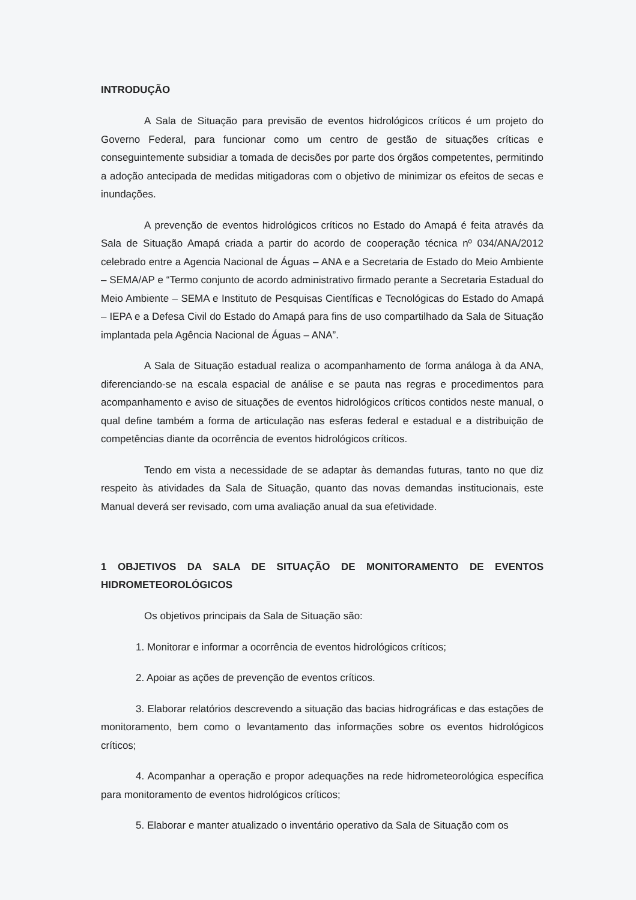INTRODUÇÃO
A Sala de Situação para previsão de eventos hidrológicos críticos é um projeto do Governo Federal, para funcionar como um centro de gestão de situações críticas e conseguintemente subsidiar a tomada de decisões por parte dos órgãos competentes, permitindo a adoção antecipada de medidas mitigadoras com o objetivo de minimizar os efeitos de secas e inundações.
A prevenção de eventos hidrológicos críticos no Estado do Amapá é feita através da Sala de Situação Amapá criada a partir do acordo de cooperação técnica nº 034/ANA/2012 celebrado entre a Agencia Nacional de Águas – ANA e a Secretaria de Estado do Meio Ambiente – SEMA/AP e “Termo conjunto de acordo administrativo firmado perante a Secretaria Estadual do Meio Ambiente – SEMA e Instituto de Pesquisas Científicas e Tecnológicas do Estado do Amapá – IEPA e a Defesa Civil do Estado do Amapá para fins de uso compartilhado da Sala de Situação implantada pela Agência Nacional de Águas – ANA”.
A Sala de Situação estadual realiza o acompanhamento de forma análoga à da ANA, diferenciando-se na escala espacial de análise e se pauta nas regras e procedimentos para acompanhamento e aviso de situações de eventos hidrológicos críticos contidos neste manual, o qual define também a forma de articulação nas esferas federal e estadual e a distribuição de competências diante da ocorrência de eventos hidrológicos críticos.
Tendo em vista a necessidade de se adaptar às demandas futuras, tanto no que diz respeito às atividades da Sala de Situação, quanto das novas demandas institucionais, este Manual deverá ser revisado, com uma avaliação anual da sua efetividade.
1 OBJETIVOS DA SALA DE SITUAÇÃO DE MONITORAMENTO DE EVENTOS HIDROMETEOROLÓGICOS
Os objetivos principais da Sala de Situação são:
1. Monitorar e informar a ocorrência de eventos hidrológicos críticos;
2. Apoiar as ações de prevenção de eventos críticos.
3. Elaborar relatórios descrevendo a situação das bacias hidrográficas e das estações de monitoramento, bem como o levantamento das informações sobre os eventos hidrológicos críticos;
4. Acompanhar a operação e propor adequações na rede hidrometeorológica específica para monitoramento de eventos hidrológicos críticos;
5. Elaborar e manter atualizado o inventário operativo da Sala de Situação com os